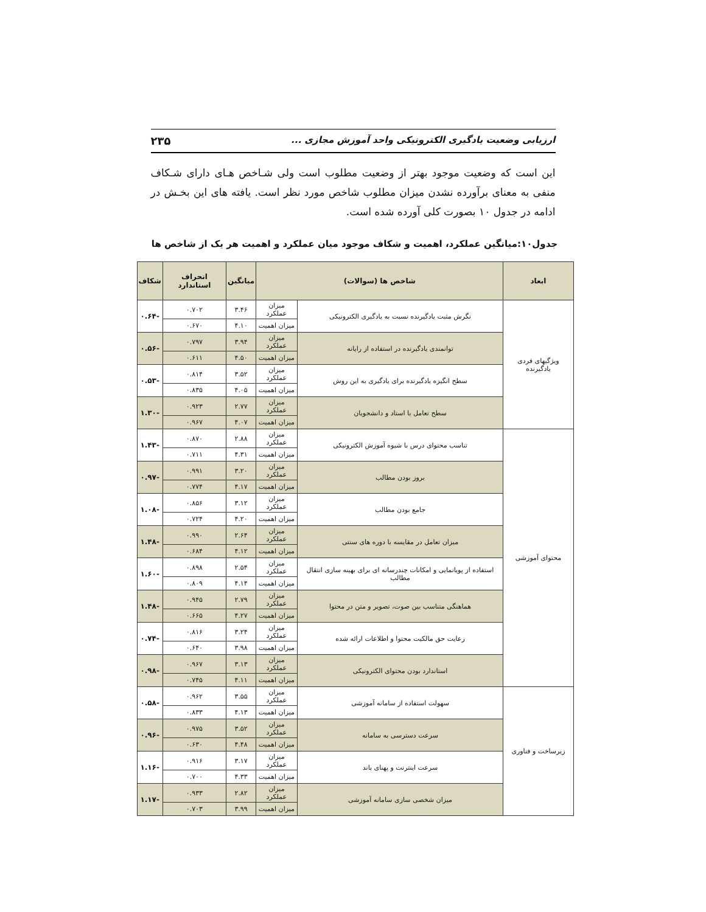ارزیابی وضعیت یادگیری الکترونیکی واحد آموزش مجازی ... ۲۳۵
این است که وضعیت موجود بهتر از وضعیت مطلوب است ولی شـاخص هـای دارای شـکاف منفی به معنای برآورده نشدن میزان مطلوب شاخص مورد نظر است. یافته های این بخـش در ادامه در جدول ۱۰ بصورت کلی آورده شده است.
جدول۱۰:میانگین عملکرد، اهمیت و شکاف موجود میان عملکرد و اهمیت هر یک از شاخص ها
| ابعاد | شاخص ها (سوالات) | | میانگین | انحراف استاندارد | شکاف |
| --- | --- | --- | --- | --- | --- |
| ویژگیهای فردی یادگیرنده | نگرش مثبت یادگیرنده نسبت به یادگیری الکترونیکی | میزان عملکرد | ۳.۴۶ | ۰.۷۰۲ | -۰.۶۴ |
| | | میزان اهمیت | ۴.۱۰ | ۰.۶۷۰ | |
| | توانمندی یادگیرنده در استفاده از رایانه | میزان عملکرد | ۳.۹۴ | ۰.۷۹۷ | -۰.۵۶ |
| | | میزان اهمیت | ۴.۵۰ | ۰.۶۱۱ | |
| | سطح انگیزه یادگیرنده برای یادگیری به این روش | میزان عملکرد | ۳.۵۲ | ۰.۸۱۴ | -۰.۵۳ |
| | | میزان اهمیت | ۴.۰۵ | ۰.۸۳۵ | |
| | سطح تعامل با استاد و دانشجویان | میزان عملکرد | ۲.۷۷ | ۰.۹۲۳ | -۱.۳۰ |
| | | میزان اهمیت | ۴.۰۷ | ۰.۹۶۷ | |
| محتوای آموزشی | تناسب محتوای درس با شیوه آموزش الکترونیکی | میزان عملکرد | ۲.۸۸ | ۰.۸۷۰ | -۱.۴۳ |
| | | میزان اهمیت | ۴.۳۱ | ۰.۷۱۱ | |
| | بروز بودن مطالب | میزان عملکرد | ۳.۲۰ | ۰.۹۹۱ | -۰.۹۷ |
| | | میزان اهمیت | ۴.۱۷ | ۰.۷۷۴ | |
| | جامع بودن مطالب | میزان عملکرد | ۳.۱۲ | ۰.۸۵۶ | -۱.۰۸ |
| | | میزان اهمیت | ۴.۲۰ | ۰.۷۲۴ | |
| | میزان تعامل در مقایسه با دوره های سنتی | میزان عملکرد | ۲.۶۴ | ۰.۹۹۰ | -۱.۴۸ |
| | | میزان اهمیت | ۴.۱۲ | ۰.۶۸۴ | |
| | استفاده از پویانمایی و امکانات چندرسانه ای برای بهینه سازی انتقال مطالب | میزان عملکرد | ۲.۵۴ | ۰.۸۹۸ | -۱.۶۰ |
| | | میزان اهمیت | ۴.۱۴ | ۰.۸۰۹ | |
| | هماهنگی متناسب بین صوت، تصویر و متن در محتوا | میزان عملکرد | ۲.۷۹ | ۰.۹۴۵ | -۱.۴۸ |
| | | میزان اهمیت | ۴.۲۷ | ۰.۶۶۵ | |
| | رعایت حق مالکیت محتوا و اطلاعات ارائه شده | میزان عملکرد | ۳.۲۴ | ۰.۸۱۶ | -۰.۷۴ |
| | | میزان اهمیت | ۳.۹۸ | ۰.۶۴۰ | |
| | استاندارد بودن محتوای الکترونیکی | میزان عملکرد | ۳.۱۳ | ۰.۹۶۷ | -۰.۹۸ |
| | | میزان اهمیت | ۴.۱۱ | ۰.۷۴۵ | |
| زیرساخت و فناوری | سهولت استفاده از سامانه آموزشی | میزان عملکرد | ۳.۵۵ | ۰.۹۶۲ | -۰.۵۸ |
| | | میزان اهمیت | ۴.۱۳ | ۰.۸۳۳ | |
| | سرعت دسترسی به سامانه | میزان عملکرد | ۳.۵۲ | ۰.۹۷۵ | -۰.۹۶ |
| | | میزان اهمیت | ۴.۴۸ | ۰.۶۳۰ | |
| | سرعت اینترنت و پهنای باند | میزان عملکرد | ۳.۱۷ | ۰.۹۱۶ | -۱.۱۶ |
| | | میزان اهمیت | ۴.۳۳ | ۰.۷۰۰ | |
| | میزان شخصی سازی سامانه آموزشی | میزان عملکرد | ۲.۸۲ | ۰.۹۳۳ | -۱.۱۷ |
| | | میزان اهمیت | ۳.۹۹ | ۰.۷۰۳ | |